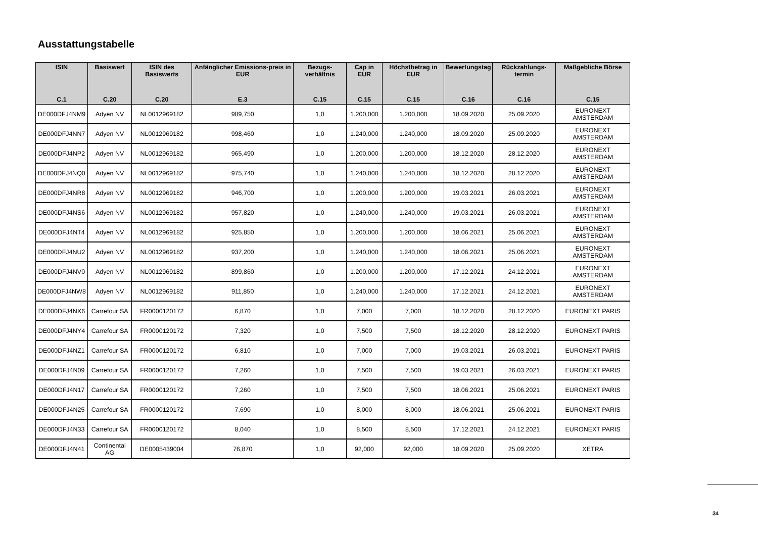Ausstattungstabelle
| ISIN C.1 | Basiswert C.20 | ISIN des Basiswerts C.20 | Anfänglicher Emissions-preis in EUR E.3 | Bezugs-verhältnis C.15 | Cap in EUR C.15 | Höchstbetrag in EUR C.15 | Bewertungstag C.16 | Rückzahlungs-termin C.16 | Maßgebliche Börse C.15 |
| --- | --- | --- | --- | --- | --- | --- | --- | --- | --- |
| DE000DFJ4NM9 | Adyen NV | NL0012969182 | 989,750 | 1,0 | 1.200,000 | 1.200,000 | 18.09.2020 | 25.09.2020 | EURONEXT AMSTERDAM |
| DE000DFJ4NN7 | Adyen NV | NL0012969182 | 998,460 | 1,0 | 1.240,000 | 1.240,000 | 18.09.2020 | 25.09.2020 | EURONEXT AMSTERDAM |
| DE000DFJ4NP2 | Adyen NV | NL0012969182 | 965,490 | 1,0 | 1.200,000 | 1.200,000 | 18.12.2020 | 28.12.2020 | EURONEXT AMSTERDAM |
| DE000DFJ4NQ0 | Adyen NV | NL0012969182 | 975,740 | 1,0 | 1.240,000 | 1.240,000 | 18.12.2020 | 28.12.2020 | EURONEXT AMSTERDAM |
| DE000DFJ4NR8 | Adyen NV | NL0012969182 | 946,700 | 1,0 | 1.200,000 | 1.200,000 | 19.03.2021 | 26.03.2021 | EURONEXT AMSTERDAM |
| DE000DFJ4NS6 | Adyen NV | NL0012969182 | 957,820 | 1,0 | 1.240,000 | 1.240,000 | 19.03.2021 | 26.03.2021 | EURONEXT AMSTERDAM |
| DE000DFJ4NT4 | Adyen NV | NL0012969182 | 925,850 | 1,0 | 1.200,000 | 1.200,000 | 18.06.2021 | 25.06.2021 | EURONEXT AMSTERDAM |
| DE000DFJ4NU2 | Adyen NV | NL0012969182 | 937,200 | 1,0 | 1.240,000 | 1.240,000 | 18.06.2021 | 25.06.2021 | EURONEXT AMSTERDAM |
| DE000DFJ4NV0 | Adyen NV | NL0012969182 | 899,860 | 1,0 | 1.200,000 | 1.200,000 | 17.12.2021 | 24.12.2021 | EURONEXT AMSTERDAM |
| DE000DFJ4NW8 | Adyen NV | NL0012969182 | 911,850 | 1,0 | 1.240,000 | 1.240,000 | 17.12.2021 | 24.12.2021 | EURONEXT AMSTERDAM |
| DE000DFJ4NX6 | Carrefour SA | FR0000120172 | 6,870 | 1,0 | 7,000 | 7,000 | 18.12.2020 | 28.12.2020 | EURONEXT PARIS |
| DE000DFJ4NY4 | Carrefour SA | FR0000120172 | 7,320 | 1,0 | 7,500 | 7,500 | 18.12.2020 | 28.12.2020 | EURONEXT PARIS |
| DE000DFJ4NZ1 | Carrefour SA | FR0000120172 | 6,810 | 1,0 | 7,000 | 7,000 | 19.03.2021 | 26.03.2021 | EURONEXT PARIS |
| DE000DFJ4N09 | Carrefour SA | FR0000120172 | 7,260 | 1,0 | 7,500 | 7,500 | 19.03.2021 | 26.03.2021 | EURONEXT PARIS |
| DE000DFJ4N17 | Carrefour SA | FR0000120172 | 7,260 | 1,0 | 7,500 | 7,500 | 18.06.2021 | 25.06.2021 | EURONEXT PARIS |
| DE000DFJ4N25 | Carrefour SA | FR0000120172 | 7,690 | 1,0 | 8,000 | 8,000 | 18.06.2021 | 25.06.2021 | EURONEXT PARIS |
| DE000DFJ4N33 | Carrefour SA | FR0000120172 | 8,040 | 1,0 | 8,500 | 8,500 | 17.12.2021 | 24.12.2021 | EURONEXT PARIS |
| DE000DFJ4N41 | Continental AG | DE0005439004 | 76,870 | 1,0 | 92,000 | 92,000 | 18.09.2020 | 25.09.2020 | XETRA |
34